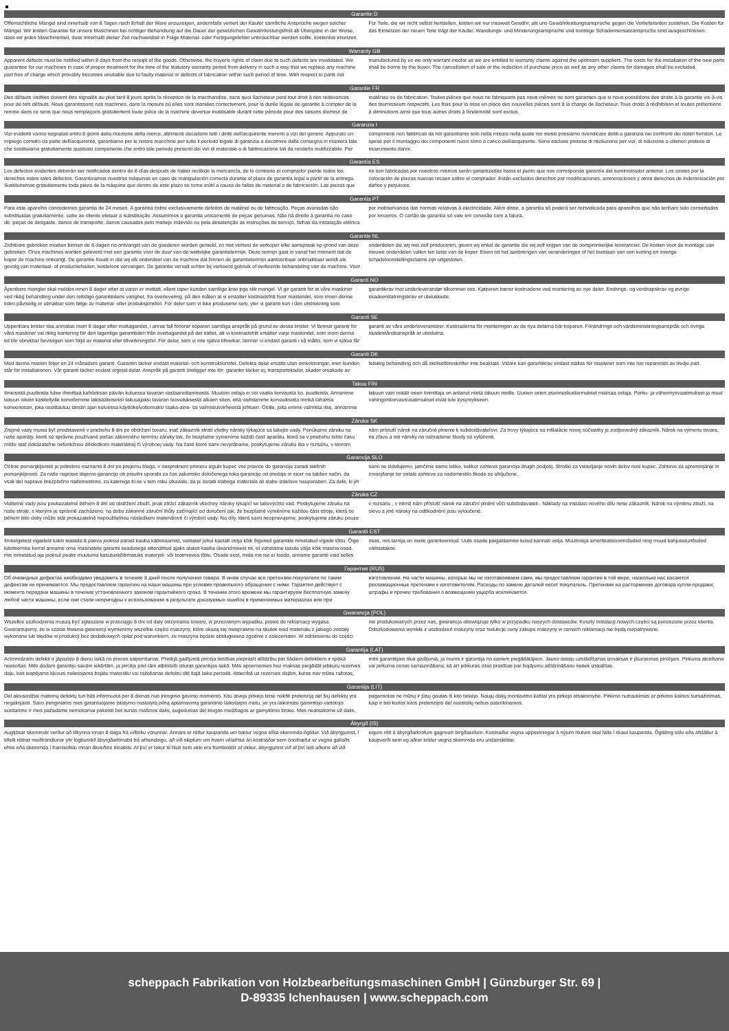Garantie D
Offensichtliche Mängel sind innerhalb von 8 Tagen nach Erhalt der Ware anzuzeigen, andernfalls verliert der Käufer sämtliche Ansprüche wegen solcher Mängel. Wir leisten Garantie für unsere Maschinen bei richtiger Behandlung auf die Dauer der gesetzlichen Gewährleistungsfrist ab Übergabe in der Weise, dass wir jedes Maschinenteil, dass innerhalb dieser Zeit nachweisbar in Folge Material- oder Fertigungsfehler unbrauchbar werden sollte, kostenlos ersetzen. Für Teile, die wir nicht selbst herstellen, leisten wir nur insoweit Gewähr, als uns Gewährleistungsansprüche gegen die Vorlieferanten zustehen. Die Kosten für das Einsetzen der neuen Teile trägt der Käufer. Wandlungs- und Minderungsansprüche und sonstige Schadensersatzansprüche sind ausgeschlossen.
Warranty GB
Apparent defects must be notified within 8 days from the receipt of the goods. Otherwise, the buyerís rights of claim due to such defects are invalidated. We guarantee for our machines in case of proper treatment for the time of the statutory warranty period from delivery in such a way that we replace any machine part free of charge which provably becomes unusable due to faulty material or defects of fabrication within such period of time. With respect to parts not manufactured by us we only warrant insofar as we are entitled to warranty claims against the upstream suppliers. The costs for the installation of the new parts shall be borne by the buyer. The cancellation of sale or the reduction of purchase price as well as any other claims for damages shall be excluded.
Garantie FR
Des défauts visibles doivent être signalés au plus tard 8 jours après la réception de la marchandise, sans quoi líacheteur perd tout droit à des redevances pour de tels défauts. Nous garantissons nos machines, dans la mesure où elles sont maniées correctement, pour la durée légale de garantie à compter de la remise dans ce sens que nous remplaçons gratuitement toute pièce de la machine devenue inutilisable durant cette période pour des raisons díerreur de matériau ou de fabrication. Toutes pièces que nous ne fabriquons pas nous-mêmes ne sont garanties que si nous possédons des droits à la garantie vis-à-vis des fournisseurs respectifs. Les frais pour la mise en place des nouvelles pièces sont à la charge de líacheteur. Tous droits à rédhibition et toutes prétentions à diminutions ainsi que tous autres droits à líindemnité sont exclus.
Garanzia I
Vizi evidenti vanno segnalati entro 8 giorni dalla ricezione della merce, altrimenti decadono tutti i diritti dellíacquirente inerenti a vizi del genere. Appurato un impiego corretto da parte dellíacquirente, garantiamo per le nostre macchine per tutto il periodo legale di garanzia a decorrere dalla consegna in maniera tale che sostituiamo gratuitamente qualsiasi componente che entro tale periodo presenti dei vizi di materiale o di fabbricazione tali da renderlo inutilizzabile. Per componenti non fabbricati da noi garantiamo solo nella misura nella quale noi stessi possiamo rivendicare diritti a garanzia nei confronti dei nostri fornitori. Le spese per il montaggio dei componenti nuovi sono a carico dellíacquirente. Sono escluse pretese di risoluzione per vizi, di riduzione o ulteriori pretese di risarcimento danni.
Garantía ES
Los defectos evidentes deberán ser notificados dentro de 8 días después de haber recibido la mercancía, de lo contrario el comprador pierde todos los derechos sobre tales defectos. Garantizamos nuestras máquinas en caso de manipulación correcta durante el plazo de garantía legal a partir de la entrega. Sustituiremos gratuitamente toda pieza de la máquina que dentro de este plazo se torne inútil a causa de fallas de material o de fabricación. Las piezas que no son fabricadas por nosotros mismos serán garantizadas hasta el punto que nos corresponda garantía del suministrador anterior. Los costes por la colocación de piezas nuevas recaen sobre el comprador. Están excluidos derechos por modificaciones, aminoraciones y otros derechos de indemnización por daños y perjuicios.
Garantia PT
Para este aparelho concedemos garantia de 24 meses. A garantia cobre exclusivamente defeitos de matérial ou de fabricação. Peças avariadas são substituidas gratuitamente. cabe ao cliente efetuar a substituição. Assumimos a garantia unicamente de peças genuinas. Não há direito à garantia no caso de: peças de desgaste, danos de transporte, danos causados pelo manejo indevido ou pela desatenção as instruções de serviço, falhas da instalação elétrica por inobservancia das normas relativas á electricidade. Além disso, a garantia só poderá ser reinvidicada para aparelhos que não tenham sido consertados por lerceiros. O cartão de garantia só vale em conexão com a fatura.
Garantie NL
Zichtbare gebreken moeten binnen de 8 dagen na ontvangst van de goederen worden gemeld, zo niet verliest de verkoper elke aanspraak op grond van deze gebreken. Onze machines worden geleverd met een garantie voor de duur van de wettelijke garantietermijn. Deze termijn gaat in vanaf het moment dat de koper de machine ontvangt. De garantie houdt in dat wij elk onderdeel van de machine dat binnen de garantietermijn aantoonbaar onbruikbaar wordt als gevolg van materiaal- of productiefouten, kosteloos vervangen. De garantie vervalt echter bij verkeerd gebruik of verkeerde behandeling van de machine. Voor onderdelen die wij niet zelf produceren, geven wij enkel de garantie die wij zelf krijgen van de oorspronkelijke leverancier. De kosten voor de montage van nieuwe onderdelen vallen ten laste van de koper. Eisen tot het aanbrengen van veranderingen of het toestaan van een korting en overige schadeloosstellingsclaims zijn uitgesloten.
Garanti NO
Åpenbare mangler skal meldes innen 8 dager etter at varen er mottatt, ellers taper kunden samtlige krav pga slik mangel. Vi gir garanti for at våre maskiner ved riktig behandling under den rettslige garantitidens varighet, fra overlevering, på den måten at vi erstatter kostnadsfritt hver maskindel, som innen denne tiden påviselig er ubrukbar som følge av material- eller produksjonsfeil. For deler som vi ikke produserer selv, yter vi garanti kun i den utstrekning som garantikrav mot underleverandør tilkommer oss. Kjøperen bærer kostnadene ved montering av nye deler. Endrings- og verditapskrav og øvrige skadeerstatningskrav er utelukkede.
Garanti SE
Uppenbara brister ska anmälas inom 8 dagar efter mottagandet, i annat fall förlorar köparen samtliga anspråk på grund av dessa brister. Vi lämnar garanti för våra maskiner vid riktig hantering för den lagenliga garantitiden från övertagandet på det sättet, att vi kostnadsfritt ersätter varje maskindel, som inom denna tid blir obrukbar bevisligen som följd av material eller tillverkningsfel. För delar, som vi inte själva tillverkar, lämnar vi endast garanti i så måtto, som vi själva får garanti av våra underleverantörer. Kostnaderna för monteringen av de nya delarna bär köparen. Förändrings och värdeminskningsanspråk och övriga skadeståndsanspråk är uteslutna.
Garanti DK
Med denna maskin följer en 24 månaders garanti. Garantin täcker endast material- och konstruktionsfel. Defekta delar ersätts utan omkostningar, men kunden står för installationen. Vår garanti täcker endast orginal-delar. Anspråk på garanti öreligger inte för: garantin täcker ej, transportskador, skador orsakade av felaktig behandling och då skötselföreskrifter inte beaktats. Vidare kan garantikrav endast ställas för maskiner som inte har reparerats av tredje part.
Takuu FIN
Ilmeisistä puutteista tulee ilmoittaa kahdeksan päivän kuluessa tavaran vastaanottamisesta. Muutoin ostaja ei voi vaatia korvausta ko. puutteista. Annamme takuun oikein käsitellyille koneillemme lakisääteiseksi takuuajaksi tavaran luovutuksesta alkaen siten, että vaihdamme korvauksetta minkä tahansa koneenosan, joka osoittautuu tämän ajan kuluessa käyttökelvottomaksi raaka-aine- tai valmistusvirheestä johtuen. Osille, joita emme valmista itse, annamme takuun vain mikäli osien toimittaja on antanut niistä takuun meille. Uusien osien asennuskustannukset maksaa ostaja. Purku- ja vähennysvaatimukset ja muut vahingonkorvausvaatimukset eivät tule kysymykseen.
Záruka SK
Zrejmé vady musia byť predstavené v priebehu 8 dni po obdržaní tovaru, inač zákazník stratí všetky nároky týkajúce sa takejto vady. Ponúkame záruku na naše aparáty, ktoré sú správne používané počas zákonného termínu záruky tak, že bezplatne vymeníme každú časť aparátu, ktorá sa v priebehu tohto času môže stať dokázateľne nefunkčnou dôsledkom materiálnej či výrobnej vady. Na časti ktoré sami nevyrábame, poskytujeme záruku iba v rozsahu, v ktorom nám prísluší nárok na záručné plnenie k subdodávateľovi. Za trovy týkajúce sa inštalácie novej súčiastky je zodpovedný zákazník. Nárok na výmenu tovara, na zľavu a iné nároky na nahradenie škody sú vylúčené.
Garancija SLO
Očitne pomanjkljivosti je potrebno naznaniti 8 dni po prejemu blaga, v nasprotnem primeru izgubi kupec vse pravice do garancije zaradi takšnih pomanjkljivosti. Za naše naprave dajemo garancijo ob pravilni uporabi za čas zakonsko določenega roka garancije od predaje in sicer na takšen način, da vsak del naprave brezplačno nadomestimo, za katerega bi se v tem roku izkazalo, da je zaradi slabega materiala ali slabe izdelave neuporaben. Za dele, ki jih sami ne izdelujemo, jamčimo samo toliko, kolikor zahteva garancija drugih podjetij. Stroški za vstavljanje novih delov nosi kupec. Zahteve za spreminjanje in zmanjšanje ter ostale zahteve za nadomestilo škode so izključene.
Záruka CZ
Viditelné vady jsou poukazatelné během 8 dní od obdržení zboží, jinak ztrácí zákazník všechny nároky týkající se takovýchto vad. Poskytujeme záruku na naše stroje, s kterými je správně zacházeno, na dobu zákonné záruční lhůty začínající od doručení tak, že bezplatně vyměníme každou část stroje, která se během této doby může stát prokazatelně nepoužitelnou následkem materiálové či výrobní vady. Na díly, které sami neopravujeme, poskytujeme záruku pouze v rozsahu , v němž nám přísluší nárok na záruční plnění vůči subdodavateli . Náklady na instalaci nového dílu nese zákazník. Nárok na výměnu zboží, na slevu a jiné nároky na odškodnění jsou vyloučené.
Garantii EST
Ilmselgetest vigadest tuleb teatada 8 päeva jooksul pärast kauba kättesaamist, vastasel juhul kaotab ostja kõik õigused garantiile nimetatud vigade tõttu. Õige käsitsemise korral anname oma masinatele garantii seadusega ettenähtud ajaks alates kauba üleandmisest nii, et vahetame tasuta välja kõik masina osad, mis nimetatud aja jooksul peaks muutuma kasutuskõlbmatuks materjali- või tootmisvea tõttu. Osade eest, mida me ise ei tooda, anname garantii vaid selles osas, mis tarnija on meile garanteerinud. Uute osade paigaldamise kulud kannab ostja. Muutmisja amortisatsiooninõuded ning muud kahjutasunõuded välistatakse.
Гарантия (RUS)
Об очевидных дефектах необходимо уведомить в течение 8 дней после получения товара. В ином случае все претензии покупателя по таким дефектам не принимаются. Мы предоставляем гарантию на наши машины при условии правильного обращения с ними. Гарантия действует с момента передачи машины в течение установленного законом гарантийного срока. В течение этого времени мы гарантируем бесплатную замену любой части машины, если они стали непригодны к использованию в результате доказуемых ошибок в применяемых материалах или при изготовлении. На части машины, которые мы не изготавливаем сами, мы предоставляем гарантии в той мере, насколько нас касаются рекламационные претензии к изготовителям. Расходы по замене деталей несет покупатель. Претензии на расторжение договора купли-продажи, штрафы и прочие требования о возмещении ущерба исключаются.
Gwarancja (POL)
Wszelkie uszkodzenia muszą być zgłaszane w przeciągu 8 dni od daty otrzymania towaru, w przeciwnym wypadku, prawo do reklamacji wygasa. Gwarantujemy, że w czasie trwania gwarancji wymienimy wszelkie części maszyny, które okażą się niesprawne na skutek wad materiału z jakiego zostały wykonane lub błędów w produkcji bez dodatkowych opłat pod warunkiem, że maszyna będzie obsługiwana zgodnie z zaleceniami. W odniesieniu do części nie produkowanych przez nas, gwarancja obowiązuje tylko w przypadku naszych dostawców. Koszty instalacji nowych części są ponoszone przez klienta. Odszkodowania wynikłe z uszkodzeń maszyny oraz redukcje ceny zakupu maszyny w ramach reklamacji nie będą rozpatrywane.
Garantija (LAT)
Acīmredzami defekti ir jāpaziņo 8 dienu laikā no preces saņemšanas. Pretējā gadījumā pircēja tiesības pieprasīt atlīdzību par šādiem defektiem ir spēkā neesošas. Mēs dodam garantiju savām iekārtām, ja pircējs pret tām atbilstoši izturas garantijas laikā. Mēs apņemamies bez maksas piegādāt jebkuru rezerves daļu, kas iespējams kļuvusi nelietojama bojātu materiālu vai ražošanas defektu dēļ šajā laika periodā. Attiecībā uz rezerves daļām, kuras nav mūsu ražotas, mēs garantējam tikai gadījumā, ja mums ir garantija no saviem piegādātājiem. Jauno detaļu uzstādīšanas izmaksas ir jāuzņemas pircējam. Pirkuma atcelšana vai pirkuma cenas samazināšana, kā arī jebkuras citas prasības par bojājumu atlīdzināšanu netiek izskatītas.
Garantija (LIT)
Dėl akivaizdžiai matomų defektų turi būti informuota per 8 dienas nuo įrenginio gavimo momento. Kitu atveju pirkėjo teisė reikšti pretenziją dėl šių defektų yra negaliojanti. Savo įrenginiams mes garantuojame įstatymo nustatytą pilną aptarnavimą garantinio laikotarpio metu, jei yra laikomasi gamintojo-vartotojo susitarimo ir mes pažadame nemokamai pakeisti bet kurias mašinos dalis, sugedusias dėl blogos medžiagos ar gamyklinio broko. Mes neatsakome už dalis, pagamintas ne mūsų ir jūsų gautas iš kito tiekėjo. Naujų dalių montavimo kaštai yra pirkėjo atsakomybė. Pirkimo nutraukimas ar pirkimo kainos sumažinimas, kaip ir bet kurios kitos pretenzijos dėl nuostolių nebus patenkinamos.
Ábyrgð (IS)
Augljósar skemmdir verður að tilkynna innan 8 daga frá viðtöku vörunnar. Annars er réttur kaupanda um bætur vegna slíka skemmda ógildur. Við ábyrgjumst, í tilfelli réttrar meðhöndlunar yfir lögbundið ábyrgðartímabil frá afhendingu, að við skiptum um hvern vélarhlut án kostnaðar sem ónothæfur er vegna gallaðs efnis eða skemmda í framleiðslu innan ákveðins tímabils. Af því er tekur til hluti sem ekki eru framleiddir af okkur, ábyrgjumst við af því leiti aðeins að við eigum rétt á ábyrgðarkröfum gagnvart birgðasölum. Kostnaður vegna uppsetningar á nýjum hlutum skal falla í skaut kaupanda. Ógilding sölu eða afsláttur á kaupverði sem og aðrar kröfur vegna skemmda eru undanskildar.
scheppach Fabrikation von Holzbearbeitungsmaschinen GmbH | Günzburger Str. 69 |
D-89335 Ichenhausen | www.scheppach.com